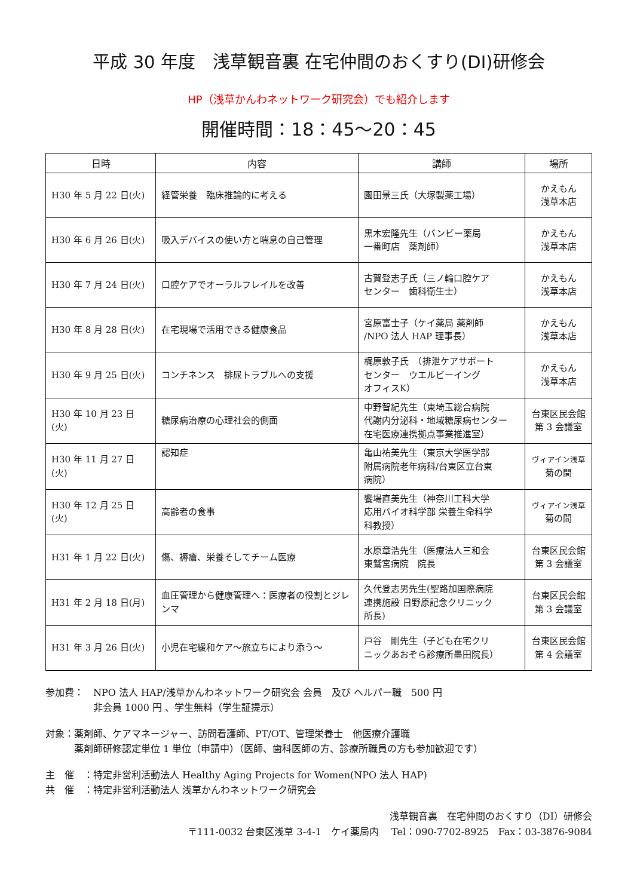平成 30 年度　浅草観音裏 在宅仲間のおくすり(DI)研修会
HP（浅草かんわネットワーク研究会）でも紹介します
開催時間：18：45～20：45
| 日時 | 内容 | 講師 | 場所 |
| --- | --- | --- | --- |
| H30 年 5 月 22 日(火) | 経管栄養 臨床推論的に考える | 園田景三氏（大塚製薬工場） | かえもん 浅草本店 |
| H30 年 6 月 26 日(火) | 吸入デバイスの使い方と喘息の自己管理 | 黒木宏隆先生（バンビー薬局 一番町店 薬剤師） | かえもん 浅草本店 |
| H30 年 7 月 24 日(火) | 口腔ケアでオーラルフレイルを改善 | 古賀登志子氏（三ノ輪口腔ケア センター 歯科衛生士） | かえもん 浅草本店 |
| H30 年 8 月 28 日(火) | 在宅現場で活用できる健康食品 | 宮原富士子（ケイ薬局 薬剤師 /NPO 法人 HAP 理事長） | かえもん 浅草本店 |
| H30 年 9 月 25 日(火) | コンチネンス 排尿トラブルへの支援 | 梶原敦子氏 （排泄ケアサポート センター ウエルビーイング オフィスK） | かえもん 浅草本店 |
| H30 年 10 月 23 日(火) | 糖尿病治療の心理社会的側面 | 中野智紀先生（東埼玉総合病院 代謝内分泌科・地域糖尿病センター 在宅医療連携拠点事業推進室） | 台東区民会館 第 3 会議室 |
| H30 年 11 月 27 日(火) | 認知症 | 亀山祐美先生（東京大学医学部 附属病院老年病科/台東区立台東 病院） | ヴィアイン浅草 菊の間 |
| H30 年 12 月 25 日(火) | 高齢者の食事 | 饗場直美先生（神奈川工科大学 応用バイオ科学部 栄養生命科学 科教授） | ヴィアイン浅草 菊の間 |
| H31 年 1 月 22 日(火) | 傷、褥瘡、栄養そしてチーム医療 | 水原章浩先生（医療法人三和会 東鷲宮病院 院長 | 台東区民会館 第 3 会議室 |
| H31 年 2 月 18 日(月) | 血圧管理から健康管理へ：医療者の役割とジレンマ | 久代登志男先生(聖路加国際病院 連携施設 日野原記念クリニック 所長) | 台東区民会館 第 3 会議室 |
| H31 年 3 月 26 日(火) | 小児在宅緩和ケア～旅立ちにより添う～ | 戸谷 剛先生（子ども在宅クリ ニックあおぞら診療所墨田院長） | 台東区民会館 第 4 会議室 |
参加費：　NPO 法人 HAP/浅草かんわネットワーク研究会 会員　及び ヘルパー職　500 円
　　　　　非会員 1000 円 、学生無料（学生証提示）
対象：薬剤師、ケアマネージャー、訪問看護師、PT/OT、管理栄養士　他医療介護職
　　　薬剤師研修認定単位 1 単位（申請中）（医師、歯科医師の方、診療所職員の方も参加歓迎です）
主　催　：特定非営利活動法人 Healthy Aging Projects for Women(NPO 法人 HAP)
共　催　：特定非営利活動法人 浅草かんわネットワーク研究会
浅草観音裏　在宅仲間のおくすり（DI）研修会
〒111-0032 台東区浅草 3-4-1　ケイ薬局内　 Tel：090-7702-8925　Fax：03-3876-9084